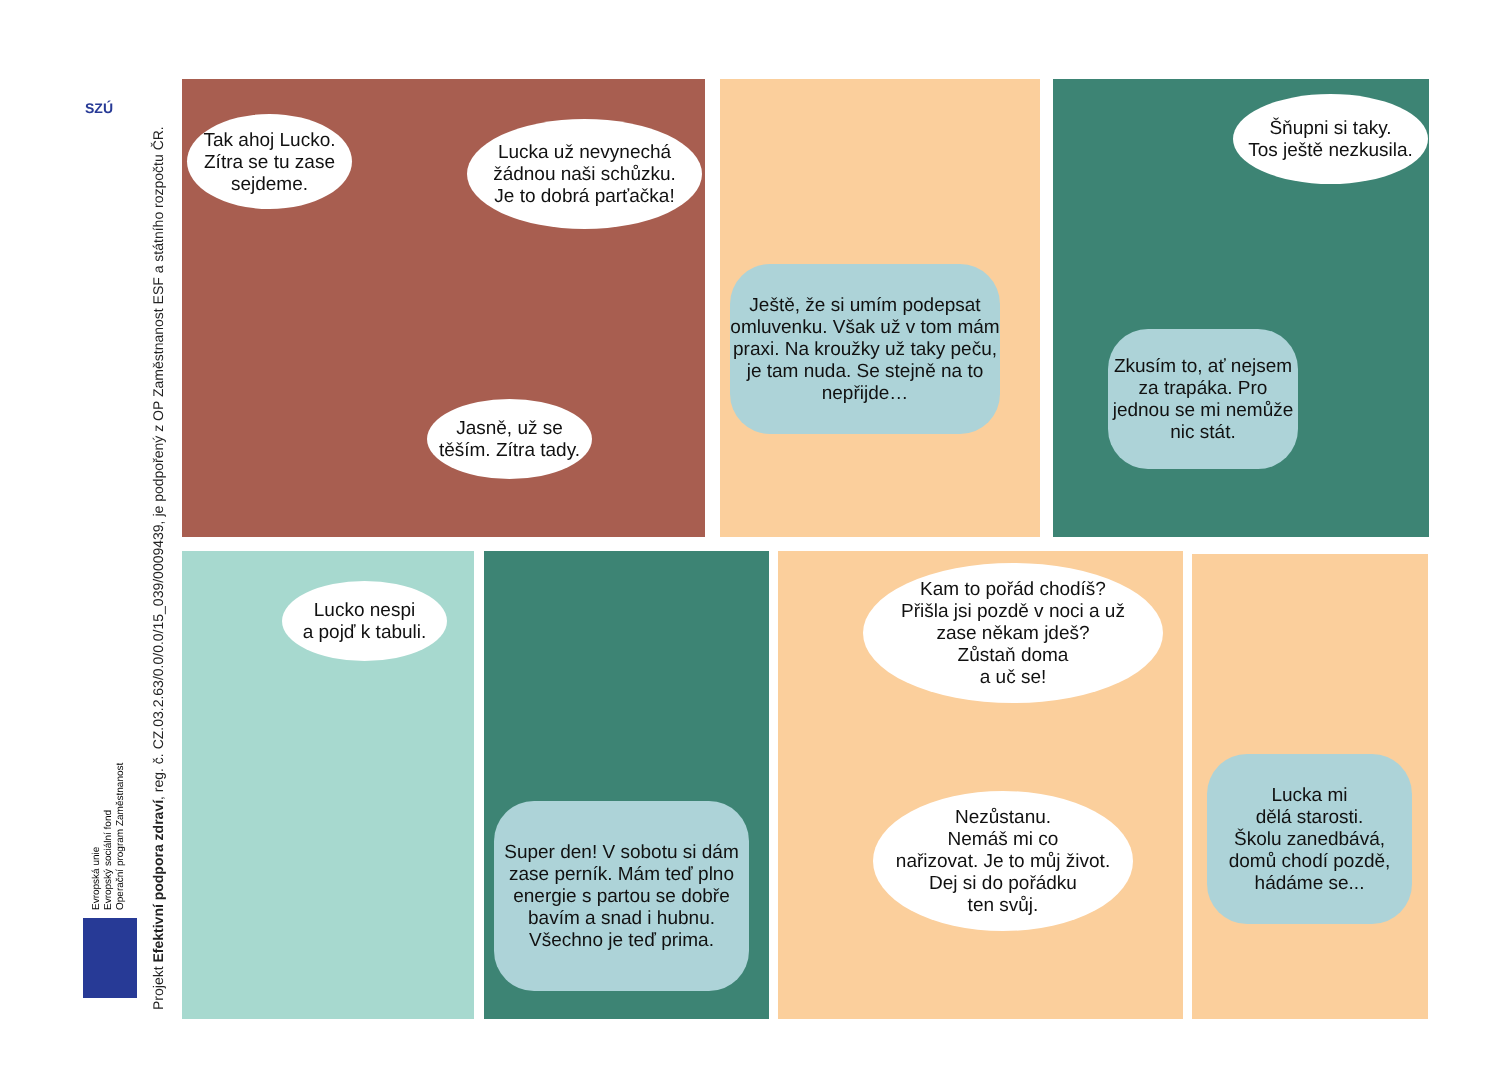SZÚ
Projekt Efektivní podpora zdraví, reg. č. CZ.03.2.63/0.0/0.0/15_039/0009439, je podpořený z OP Zaměstnanost ESF a státního rozpočtu ČR.
Evropská unie
Evropský sociální fond
Operační program Zaměstnanost
Tak ahoj Lucko.
Zítra se tu zase
sejdeme.
Lucka už nevynechá
žádnou naši schůzku.
Je to dobrá parťačka!
Jasně, už se
těším. Zítra tady.
Ještě, že si umím podepsat omluvenku. Však už v tom mám praxi. Na kroužky už taky peču, je tam nuda. Se stejně na to nepřijde…
Šňupni si taky.
Tos ještě nezkusila.
Zkusím to, ať nejsem za trapáka. Pro jednou se mi nemůže nic stát.
Lucko nespi
a pojď k tabuli.
Super den! V sobotu si dám zase perník. Mám teď plno energie s partou se dobře bavím a snad i hubnu. Všechno je teď prima.
Kam to pořád chodíš?
Přišla jsi pozdě v noci a už
zase někam jdeš?
Zůstaň doma
a uč se!
Nezůstanu.
Nemáš mi co
nařizovat. Je to můj život.
Dej si do pořádku
ten svůj.
Lucka mi
dělá starosti.
Školu zanedbává,
domů chodí pozdě,
hádáme se...